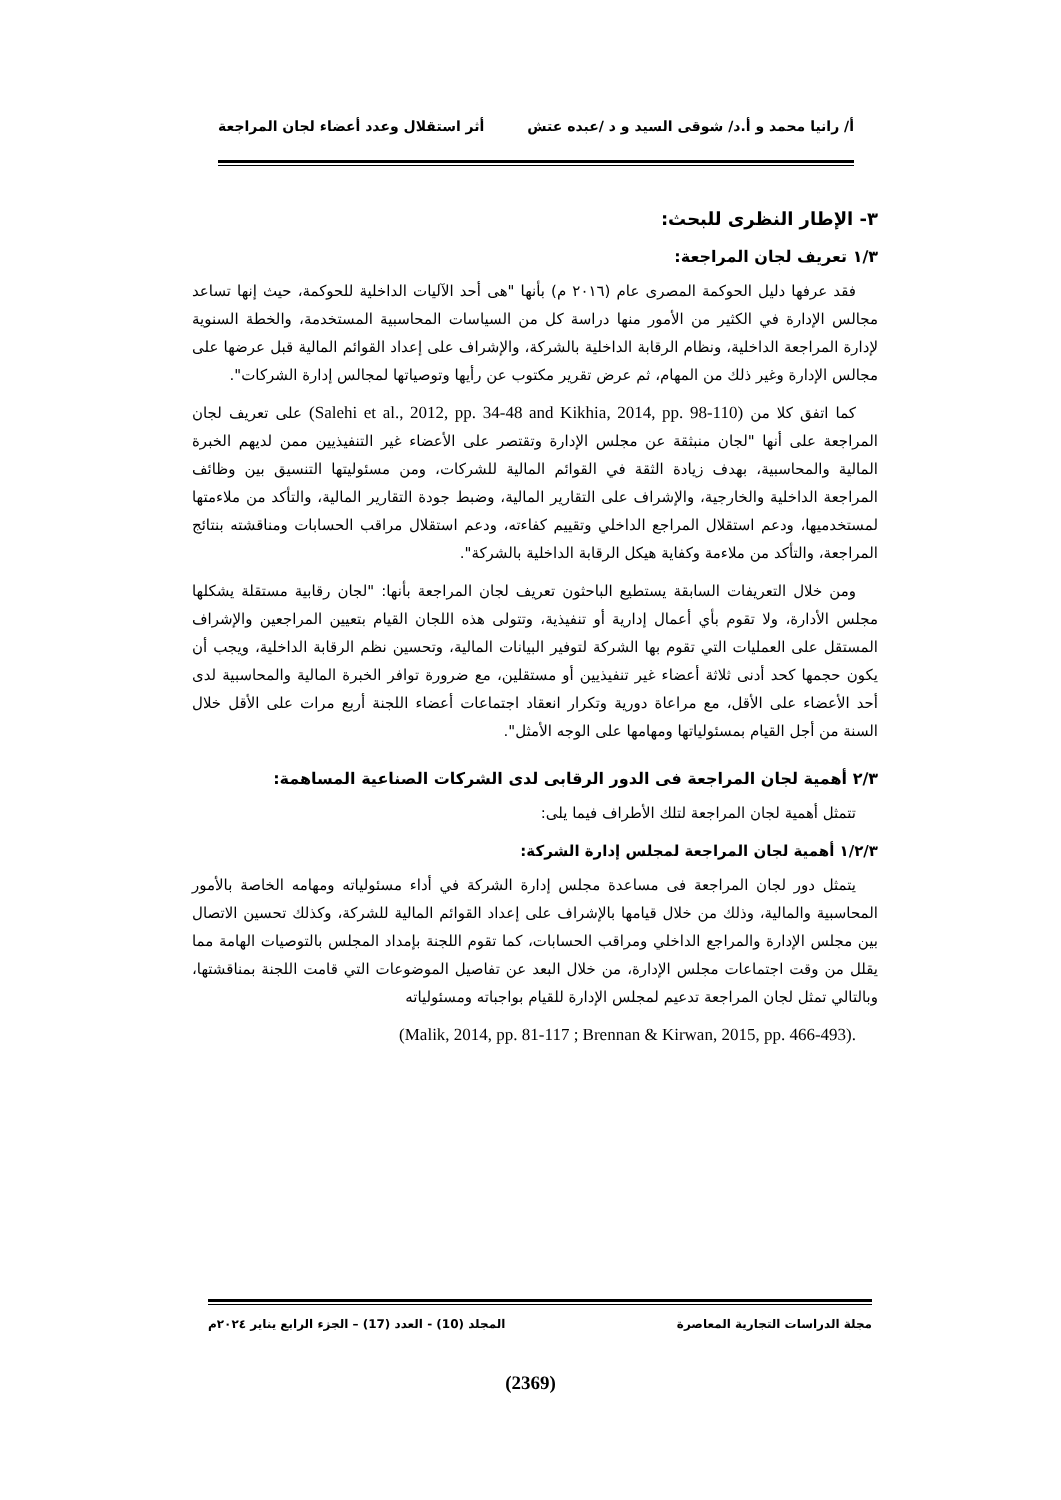أ/ رانيا محمد و أ.د/ شوقى السيد و د /عبده عتش أثر استقلال وعدد أعضاء لجان المراجعة
٣- الإطار النظرى للبحث:
١/٣ تعريف لجان المراجعة:
فقد عرفها دليل الحوكمة المصرى عام (٢٠١٦ م) بأنها "هى أحد الآليات الداخلية للحوكمة، حيث إنها تساعد مجالس الإدارة في الكثير من الأمور منها دراسة كل من السياسات المحاسبية المستخدمة، والخطة السنوية لإدارة المراجعة الداخلية، ونظام الرقابة الداخلية بالشركة، والإشراف على إعداد القوائم المالية قبل عرضها على مجالس الإدارة وغير ذلك من المهام، ثم عرض تقرير مكتوب عن رأيها وتوصياتها لمجالس إدارة الشركات".
كما اتفق كلا من (Salehi et al., 2012, pp. 34-48 and Kikhia, 2014, pp. 98-110) على تعريف لجان المراجعة على أنها "لجان منبثقة عن مجلس الإدارة وتقتصر على الأعضاء غير التنفيذيين ممن لديهم الخبرة المالية والمحاسبية، بهدف زيادة الثقة في القوائم المالية للشركات، ومن مسئوليتها التنسيق بين وظائف المراجعة الداخلية والخارجية، والإشراف على التقارير المالية، وضبط جودة التقارير المالية، والتأكد من ملاءمتها لمستخدميها، ودعم استقلال المراجع الداخلي وتقييم كفاءته، ودعم استقلال مراقب الحسابات ومناقشته بنتائج المراجعة، والتأكد من ملاءمة وكفاية هيكل الرقابة الداخلية بالشركة".
ومن خلال التعريفات السابقة يستطيع الباحثون تعريف لجان المراجعة بأنها: "لجان رقابية مستقلة يشكلها مجلس الأدارة، ولا تقوم بأي أعمال إدارية أو تنفيذية، وتتولى هذه اللجان القيام بتعيين المراجعين والإشراف المستقل على العمليات التي تقوم بها الشركة لتوفير البيانات المالية، وتحسين نظم الرقابة الداخلية، ويجب أن يكون حجمها كحد أدنى ثلاثة أعضاء غير تنفيذيين أو مستقلين، مع ضرورة توافر الخبرة المالية والمحاسبية لدى أحد الأعضاء على الأقل، مع مراعاة دورية وتكرار انعقاد اجتماعات أعضاء اللجنة أربع مرات على الأقل خلال السنة من أجل القيام بمسئولياتها ومهامها على الوجه الأمثل".
٢/٣ أهمية لجان المراجعة فى الدور الرقابى لدى الشركات الصناعية المساهمة:
تتمثل أهمية لجان المراجعة لتلك الأطراف فيما يلى:
١/٢/٣ أهمية لجان المراجعة لمجلس إدارة الشركة:
يتمثل دور لجان المراجعة فى مساعدة مجلس إدارة الشركة في أداء مسئولياته ومهامه الخاصة بالأمور المحاسبية والمالية، وذلك من خلال قيامها بالإشراف على إعداد القوائم المالية للشركة، وكذلك تحسين الاتصال بين مجلس الإدارة والمراجع الداخلي ومراقب الحسابات، كما تقوم اللجنة بإمداد المجلس بالتوصيات الهامة مما يقلل من وقت اجتماعات مجلس الإدارة، من خلال البعد عن تفاصيل الموضوعات التي قامت اللجنة بمناقشتها، وبالتالي تمثل لجان المراجعة تدعيم لمجلس الإدارة للقيام بواجباته ومسئولياته
.(Malik, 2014, pp. 81-117 ; Brennan & Kirwan, 2015, pp. 466-493)
مجلة الدراسات التجارية المعاصرة المجلد (10) - العدد (17) – الجزء الرابع يناير ٢٠٢٤م
(2369)